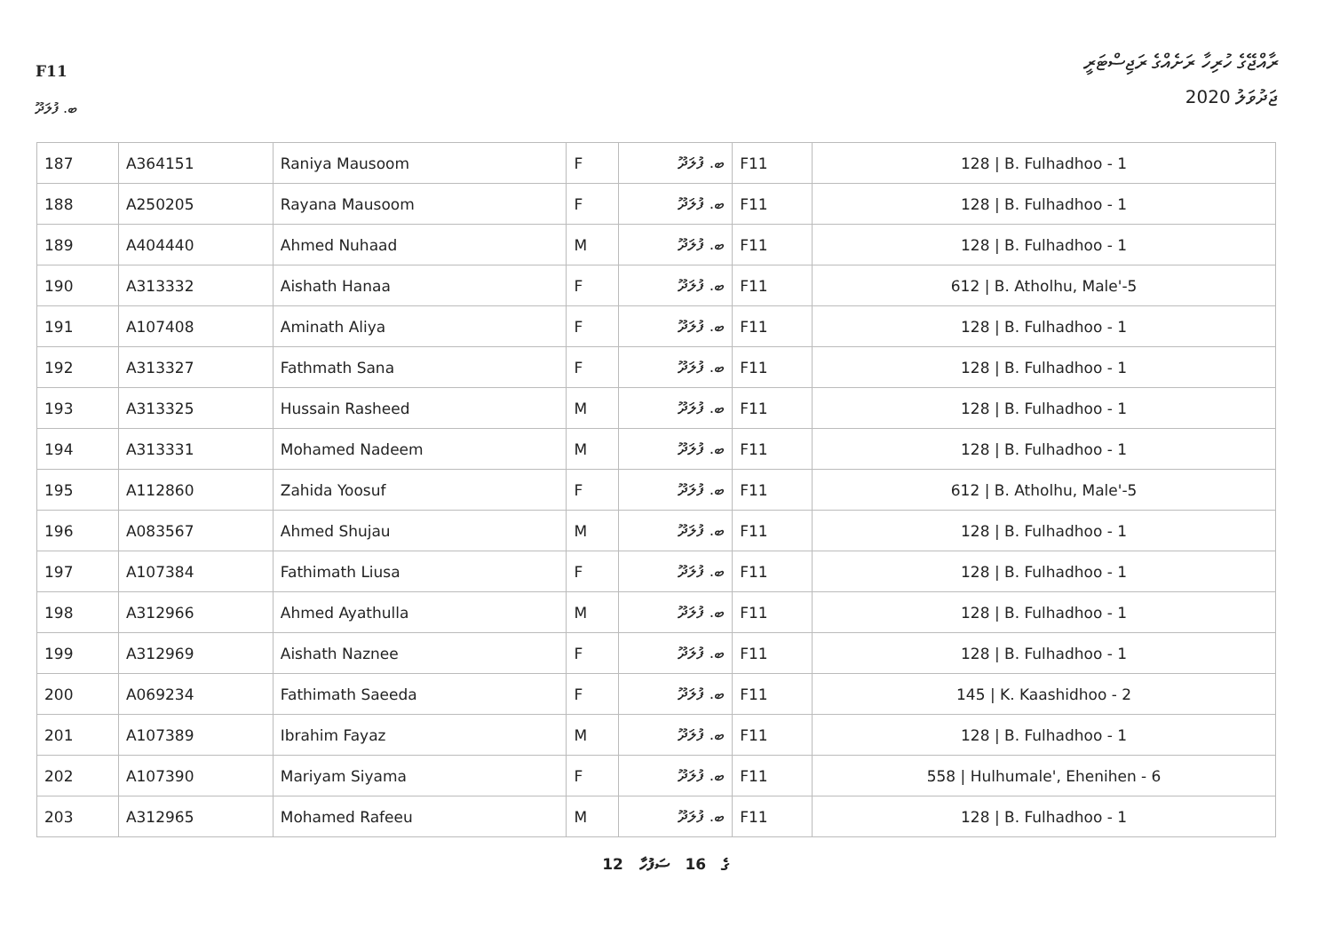F11
ރާއްޖޭގެ ހުރިހާ ރަށެއްގެ ރަޖިސްޓަރީ
ޖަދުވަލު 2020
ބ. ފުލަދޫ
| 187 | A364151 | Raniya Mausoom | F | ބ. ފުލަދޫ | F11 | 128 / B. Fulhadhoo - 1 |
| 188 | A250205 | Rayana Mausoom | F | ބ. ފުލަދޫ | F11 | 128 / B. Fulhadhoo - 1 |
| 189 | A404440 | Ahmed Nuhaad | M | ބ. ފުލަދޫ | F11 | 128 / B. Fulhadhoo - 1 |
| 190 | A313332 | Aishath Hanaa | F | ބ. ފުލަދޫ | F11 | 612 / B. Atholhu, Male'-5 |
| 191 | A107408 | Aminath Aliya | F | ބ. ފުލަދޫ | F11 | 128 / B. Fulhadhoo - 1 |
| 192 | A313327 | Fathmath Sana | F | ބ. ފުލަދޫ | F11 | 128 / B. Fulhadhoo - 1 |
| 193 | A313325 | Hussain Rasheed | M | ބ. ފުލަދޫ | F11 | 128 / B. Fulhadhoo - 1 |
| 194 | A313331 | Mohamed Nadeem | M | ބ. ފުލަދޫ | F11 | 128 / B. Fulhadhoo - 1 |
| 195 | A112860 | Zahida Yoosuf | F | ބ. ފުލަދޫ | F11 | 612 / B. Atholhu, Male'-5 |
| 196 | A083567 | Ahmed Shujau | M | ބ. ފުލަދޫ | F11 | 128 / B. Fulhadhoo - 1 |
| 197 | A107384 | Fathimath Liusa | F | ބ. ފުލަދޫ | F11 | 128 / B. Fulhadhoo - 1 |
| 198 | A312966 | Ahmed Ayathulla | M | ބ. ފުލަދޫ | F11 | 128 / B. Fulhadhoo - 1 |
| 199 | A312969 | Aishath Naznee | F | ބ. ފުލަދޫ | F11 | 128 / B. Fulhadhoo - 1 |
| 200 | A069234 | Fathimath Saeeda | F | ބ. ފުލަދޫ | F11 | 145 / K. Kaashidhoo - 2 |
| 201 | A107389 | Ibrahim Fayaz | M | ބ. ފުލަދޫ | F11 | 128 / B. Fulhadhoo - 1 |
| 202 | A107390 | Mariyam Siyama | F | ބ. ފުލަދޫ | F11 | 558 / Hulhumale', Ehenihen - 6 |
| 203 | A312965 | Mohamed Rafeeu | M | ބ. ފުލަދޫ | F11 | 128 / B. Fulhadhoo - 1 |
12 ގެ 16 ސަފުހާ